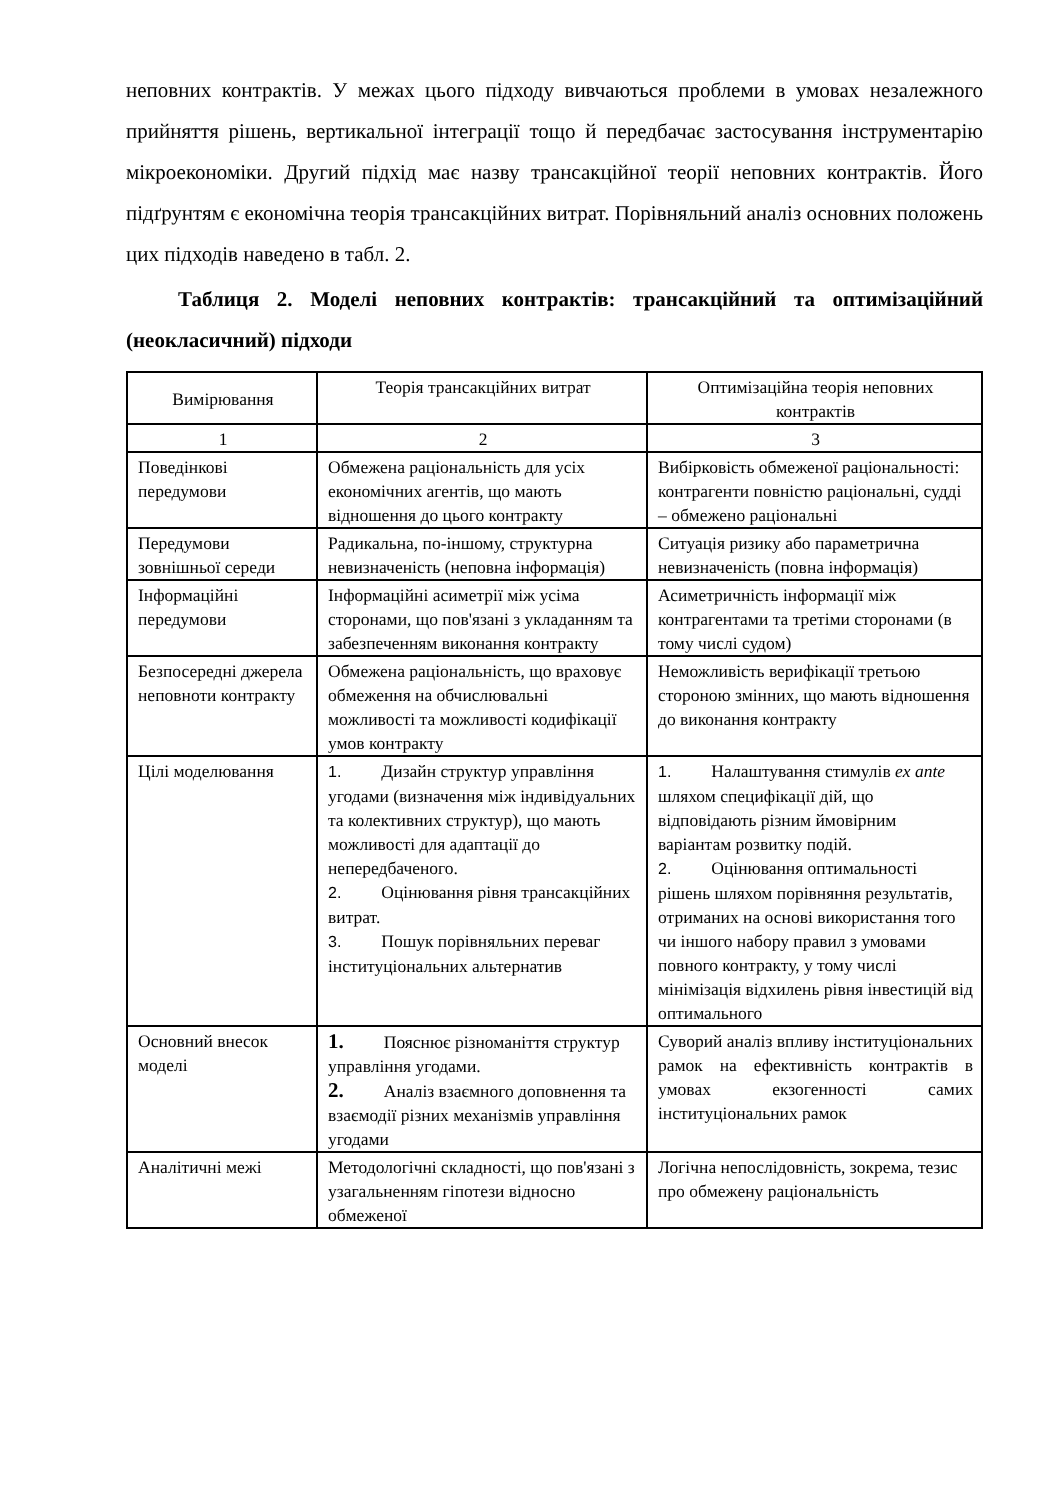неповних контрактів. У межах цього підходу вивчаються проблеми в умовах незалежного прийняття рішень, вертикальної інтеграції тощо й передбачає застосування інструментарію мікроекономіки. Другий підхід має назву трансакційної теорії неповних контрактів. Його підґрунтям є економічна теорія трансакційних витрат. Порівняльний аналіз основних положень цих підходів наведено в табл. 2.
Таблиця 2. Моделі неповних контрактів: трансакційний та оптимізаційний (неокласичний) підходи
| Вимірювання | Теорія трансакційних витрат | Оптимізаційна теорія неповних контрактів |
| 1 | 2 | 3 |
| Поведінкові передумови | Обмежена раціональність для усіх економічних агентів, що мають відношення до цього контракту | Вибірковість обмеженої раціональності: контрагенти повністю раціональні, судді – обмежено раціональні |
| Передумови зовнішньої середи | Радикальна, по-іншому, структурна невизначеність (неповна інформація) | Ситуація ризику або параметрична невизначеність (повна інформація) |
| Інформаційні передумови | Інформаційні асиметрії між усіма сторонами, що пов'язані з укладанням та забезпеченням виконання контракту | Асиметричність інформації між контрагентами та третіми сторонами (в тому числі судом) |
| Безпосередні джерела неповноти контракту | Обмежена раціональність, що враховує обмеження на обчислювальні можливості та можливості кодифікації умов контракту | Неможливість верифікації третьою стороною змінних, що мають відношення до виконання контракту |
| Цілі моделювання | 1. Дизайн структур управління угодами (визначення між індивідуальних та колективних структур), що мають можливості для адаптації до непередбаченого. 2. Оцінювання рівня трансакційних витрат. 3. Пошук порівняльних переваг інституціональних альтернатив | 1. Налаштування стимулів ex ante шляхом специфікації дій, що відповідають різним ймовірним варіантам розвитку подій. 2. Оцінювання оптимальності рішень шляхом порівняння результатів, отриманих на основі використання того чи іншого набору правил з умовами повного контракту, у тому числі мінімізація відхилень рівня інвестицій від оптимального |
| Основний внесок моделі | 1. Пояснює різноманіття структур управління угодами. 2. Аналіз взаємного доповнення та взаємодії різних механізмів управління угодами | Суворий аналіз впливу інституціональних рамок на ефективність контрактів в умовах екзогенності самих інституціональних рамок |
| Аналітичні межі | Методологічні складності, що пов'язані з узагальненням гіпотези відносно обмеженої | Логічна непослідовність, зокрема, тезис про обмежену раціональність |